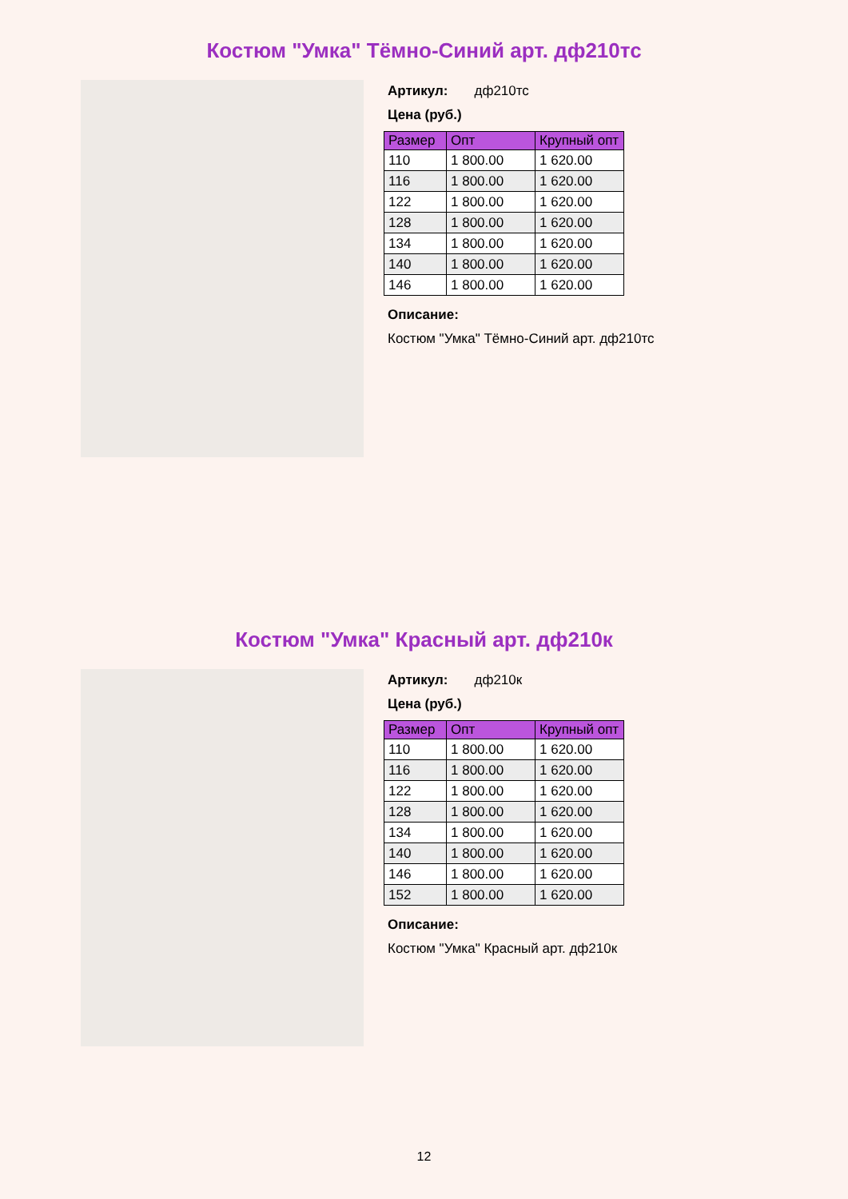Костюм "Умка" Тёмно-Синий арт. дф210тс
Артикул: дф210тс
Цена (руб.)
| Размер | Опт | Крупный опт |
| --- | --- | --- |
| 110 | 1 800.00 | 1 620.00 |
| 116 | 1 800.00 | 1 620.00 |
| 122 | 1 800.00 | 1 620.00 |
| 128 | 1 800.00 | 1 620.00 |
| 134 | 1 800.00 | 1 620.00 |
| 140 | 1 800.00 | 1 620.00 |
| 146 | 1 800.00 | 1 620.00 |
Описание:
Костюм "Умка" Тёмно-Синий арт. дф210тс
Костюм "Умка" Красный арт. дф210к
Артикул: дф210к
Цена (руб.)
| Размер | Опт | Крупный опт |
| --- | --- | --- |
| 110 | 1 800.00 | 1 620.00 |
| 116 | 1 800.00 | 1 620.00 |
| 122 | 1 800.00 | 1 620.00 |
| 128 | 1 800.00 | 1 620.00 |
| 134 | 1 800.00 | 1 620.00 |
| 140 | 1 800.00 | 1 620.00 |
| 146 | 1 800.00 | 1 620.00 |
| 152 | 1 800.00 | 1 620.00 |
Описание:
Костюм "Умка" Красный арт. дф210к
12